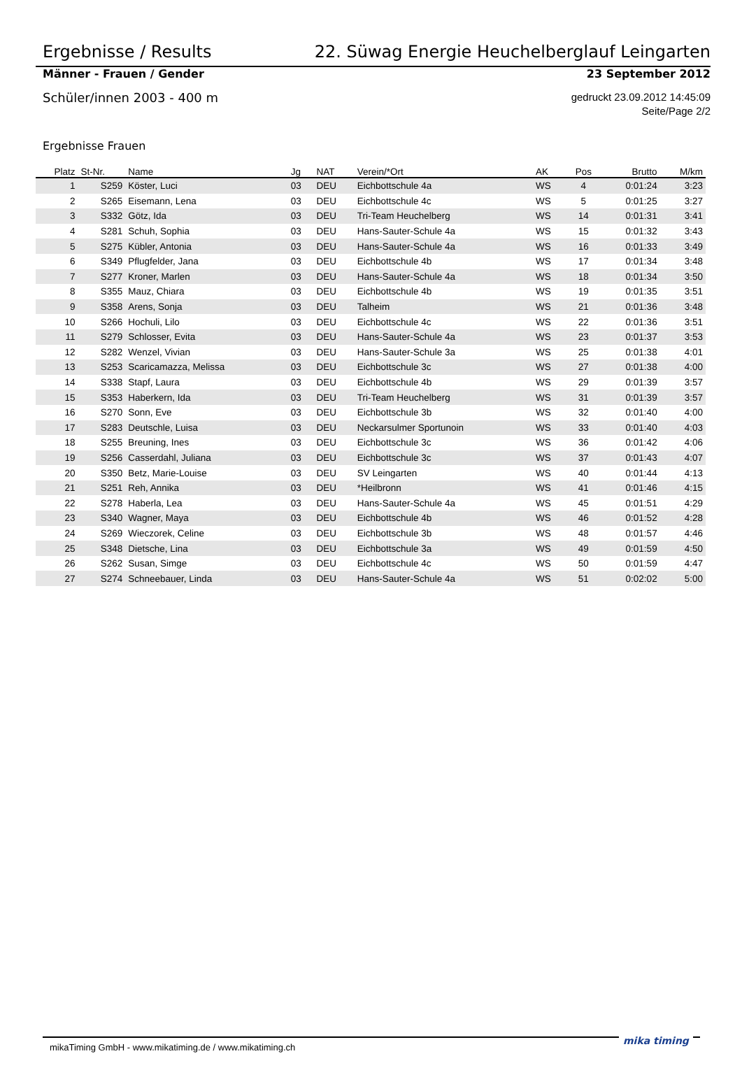Ergebnisse / Results 22. Süwag Energie Heuchelberglauf Leingarten
Männer - Frauen / Gender 23 September 2012
Schüler/innen 2003 - 400 m
gedruckt 23.09.2012 14:45:09
Seite/Page 2/2
Ergebnisse Frauen
| Platz | St-Nr. | Name | Jg | NAT | Verein/*Ort | AK | Pos | Brutto | M/km |
| --- | --- | --- | --- | --- | --- | --- | --- | --- | --- |
| 1 | S259 | Köster, Luci | 03 | DEU | Eichbottschule 4a | WS | 4 | 0:01:24 | 3:23 |
| 2 | S265 | Eisemann, Lena | 03 | DEU | Eichbottschule 4c | WS | 5 | 0:01:25 | 3:27 |
| 3 | S332 | Götz, Ida | 03 | DEU | Tri-Team Heuchelberg | WS | 14 | 0:01:31 | 3:41 |
| 4 | S281 | Schuh, Sophia | 03 | DEU | Hans-Sauter-Schule 4a | WS | 15 | 0:01:32 | 3:43 |
| 5 | S275 | Kübler, Antonia | 03 | DEU | Hans-Sauter-Schule 4a | WS | 16 | 0:01:33 | 3:49 |
| 6 | S349 | Pflugfelder, Jana | 03 | DEU | Eichbottschule 4b | WS | 17 | 0:01:34 | 3:48 |
| 7 | S277 | Kroner, Marlen | 03 | DEU | Hans-Sauter-Schule 4a | WS | 18 | 0:01:34 | 3:50 |
| 8 | S355 | Mauz, Chiara | 03 | DEU | Eichbottschule 4b | WS | 19 | 0:01:35 | 3:51 |
| 9 | S358 | Arens, Sonja | 03 | DEU | Talheim | WS | 21 | 0:01:36 | 3:48 |
| 10 | S266 | Hochuli, Lilo | 03 | DEU | Eichbottschule 4c | WS | 22 | 0:01:36 | 3:51 |
| 11 | S279 | Schlosser, Evita | 03 | DEU | Hans-Sauter-Schule 4a | WS | 23 | 0:01:37 | 3:53 |
| 12 | S282 | Wenzel, Vivian | 03 | DEU | Hans-Sauter-Schule 3a | WS | 25 | 0:01:38 | 4:01 |
| 13 | S253 | Scaricamazza, Melissa | 03 | DEU | Eichbottschule 3c | WS | 27 | 0:01:38 | 4:00 |
| 14 | S338 | Stapf, Laura | 03 | DEU | Eichbottschule 4b | WS | 29 | 0:01:39 | 3:57 |
| 15 | S353 | Haberkern, Ida | 03 | DEU | Tri-Team Heuchelberg | WS | 31 | 0:01:39 | 3:57 |
| 16 | S270 | Sonn, Eve | 03 | DEU | Eichbottschule 3b | WS | 32 | 0:01:40 | 4:00 |
| 17 | S283 | Deutschle, Luisa | 03 | DEU | Neckarsulmer Sportunoin | WS | 33 | 0:01:40 | 4:03 |
| 18 | S255 | Breuning, Ines | 03 | DEU | Eichbottschule 3c | WS | 36 | 0:01:42 | 4:06 |
| 19 | S256 | Casserdahl, Juliana | 03 | DEU | Eichbottschule 3c | WS | 37 | 0:01:43 | 4:07 |
| 20 | S350 | Betz, Marie-Louise | 03 | DEU | SV Leingarten | WS | 40 | 0:01:44 | 4:13 |
| 21 | S251 | Reh, Annika | 03 | DEU | *Heilbronn | WS | 41 | 0:01:46 | 4:15 |
| 22 | S278 | Haberla, Lea | 03 | DEU | Hans-Sauter-Schule 4a | WS | 45 | 0:01:51 | 4:29 |
| 23 | S340 | Wagner, Maya | 03 | DEU | Eichbottschule 4b | WS | 46 | 0:01:52 | 4:28 |
| 24 | S269 | Wieczorek, Celine | 03 | DEU | Eichbottschule 3b | WS | 48 | 0:01:57 | 4:46 |
| 25 | S348 | Dietsche, Lina | 03 | DEU | Eichbottschule 3a | WS | 49 | 0:01:59 | 4:50 |
| 26 | S262 | Susan, Simge | 03 | DEU | Eichbottschule 4c | WS | 50 | 0:01:59 | 4:47 |
| 27 | S274 | Schneebauer, Linda | 03 | DEU | Hans-Sauter-Schule 4a | WS | 51 | 0:02:02 | 5:00 |
mikaTiming GmbH - www.mikatiming.de / www.mikatiming.ch mika timing